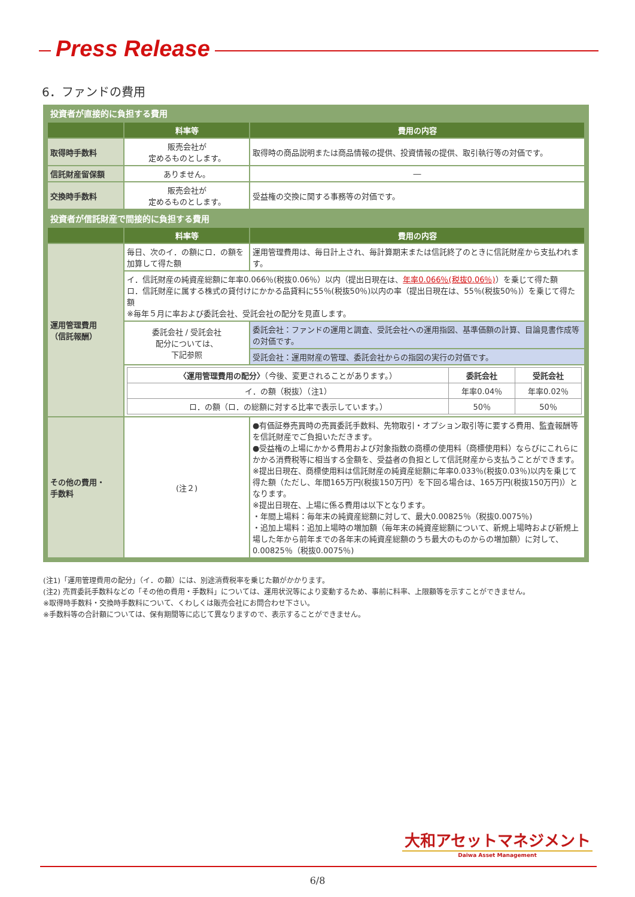Press Release
6．ファンドの費用
投資者が直接的に負担する費用
| | 料率等 | 費用の内容 |
| --- | --- | --- |
| 取得時手数料 | 販売会社が 定めるものとします。 | 取得時の商品説明または商品情報の提供、投資情報の提供、取引執行等の対価です。 |
| 信託財産留保額 | ありません。 | ― |
| 交換時手数料 | 販売会社が 定めるものとします。 | 受益権の交換に関する事務等の対価です。 |
投資者が信託財産で間接的に負担する費用
| | 料率等 | 費用の内容 |
| --- | --- | --- |
| 運用管理費用 （信託報酬） | 毎日、次のイ．の額にロ．の額を加算して得た額 | 運用管理費用は、毎日計上され、毎計算期末または信託終了のときに信託財産から支払われます。 |
| | イ．信託財産の純資産総額に年率0.066％(税抜0.06％）以内（提出日現在は、 年率0.066％(税抜0.06％) ）を乗じて得た額 ロ．信託財産に属する株式の貸付けにかかる品貸料に55％(税抜50％)以内の率（提出日現在は、55％(税抜50％)）を乗じて得た額 ※毎年５月に率および委託会社、受託会社の配分を見直します。 | |
| | 委託会社 / 受託会社 配分については、 下記参照 | 委託会社：ファンドの運用と調査、受託会社への運用指図、基準価額の計算、目論見書作成等の対価です。 |
| | | 受託会社：運用財産の管理、委託会社からの指図の実行の対価です。 |
| | / 〈運用管理費用の配分〉 （今後、変更されることがあります。） / 委託会社 / 受託会社 / / イ．の額（税抜）（注1） / 年率0.04％ / 年率0.02％ / / ロ．の額（ロ．の総額に対する比率で表示しています。） / 50％ / 50％ / | |
| その他の費用・ 手数料 | (注２) | ●有価証券売買時の売買委託手数料、先物取引・オプション取引等に要する費用、監査報酬等を信託財産でご負担いただきます。 ●受益権の上場にかかる費用および対象指数の商標の使用料（商標使用料）ならびにこれらにかかる消費税等に相当する金額を、受益者の負担として信託財産から支払うことができます。 ※提出日現在、商標使用料は信託財産の純資産総額に年率0.033％(税抜0.03％)以内を乗じて得た額（ただし、年間165万円(税抜150万円）を下回る場合は、165万円(税抜150万円)）となります。 ※提出日現在、上場に係る費用は以下となります。 ・年間上場料：毎年末の純資産総額に対して、最大0.00825％（税抜0.0075％) ・追加上場料：追加上場時の増加額（毎年末の純資産総額について、新規上場時および新規上場した年から前年までの各年末の純資産総額のうち最大のものからの増加額）に対して、0.00825％（税抜0.0075％) |
(注1)「運用管理費用の配分」（イ．の額）には、別途消費税率を乗じた額がかかります。
(注2) 売買委託手数料などの「その他の費用・手数料」については、運用状況等により変動するため、事前に料率、上限額等を示すことができません。
※取得時手数料・交換時手数料について、くわしくは販売会社にお問合わせ下さい。
※手数料等の合計額については、保有期間等に応じて異なりますので、表示することができません。
大和アセットマネジメント
Daiwa Asset Management
6/8